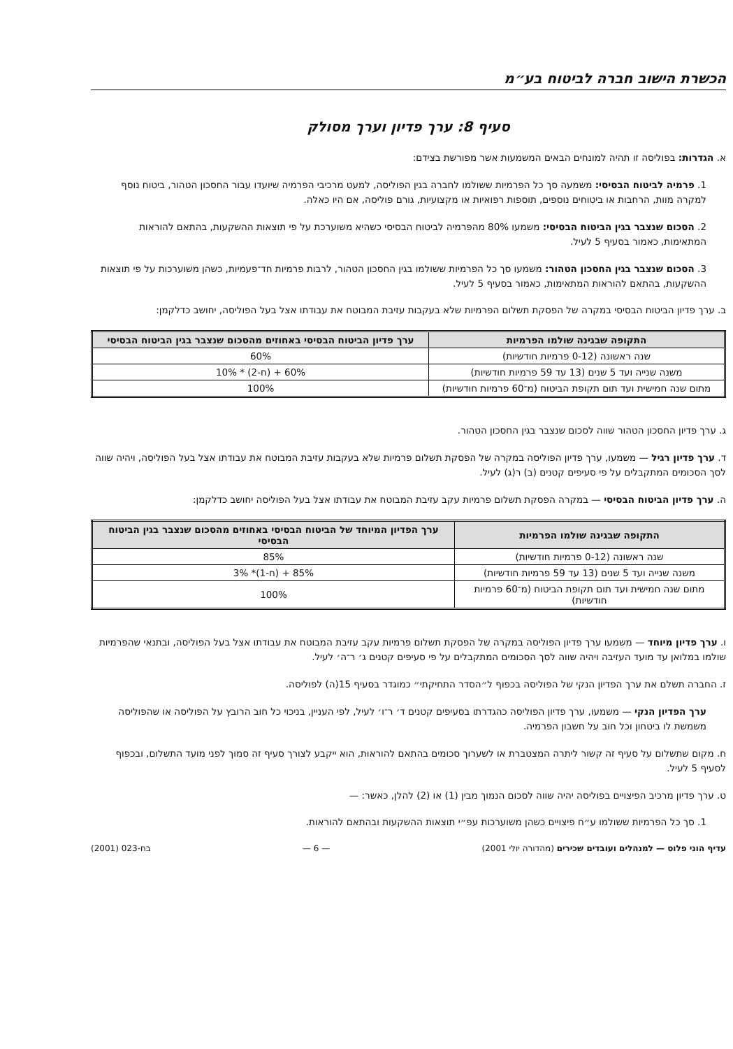הכשרת הישוב חברה לביטוח בע״מ
סעיף 8: ערך פדיון וערך מסולק
א. הגדרות: בפוליסה זו תהיה למונחים הבאים המשמעות אשר מפורשת בצידם:
1. פרמיה לביטוח הבסיסי: משמעה סך כל הפרמיות ששולמו לחברה בגין הפוליסה, למעט מרכיבי הפרמיה שיועדו עבור החסכון הטהור, ביטוח נוסף למקרה מוות, הרחבות או ביטוחים נוספים, תוספות רפואיות או מקצועיות, גורם פוליסה, אם היו כאלה.
2. הסכום שנצבר בגין הביטוח הבסיסי: משמעו 80% מהפרמיה לביטוח הבסיסי כשהיא משוערכת על פי תוצאות ההשקעות, בהתאם להוראות המתאימות, כאמור בסעיף 5 לעיל.
3. הסכום שנצבר בגין החסכון הטהור: משמעו סך כל הפרמיות ששולמו בגין החסכון הטהור, לרבות פרמיות חד־פעמיות, כשהן משוערכות על פי תוצאות ההשקעות, בהתאם להוראות המתאימות, כאמור בסעיף 5 לעיל.
ב. ערך פדיון הביטוח הבסיסי במקרה של הפסקת תשלום הפרמיות שלא בעקבות עזיבת המבוטח את עבודתו אצל בעל הפוליסה, יחושב כדלקמן:
| התקופה שבגינה שולמו הפרמיות | ערך פדיון הביטוח הבסיסי באחוזים מהסכום שנצבר בגין הביטוח הבסיסי |
| --- | --- |
| שנה ראשונה (0-12 פרמיות חודשיות) | 60% |
| משנה שנייה ועד 5 שנים (13 עד 59 פרמיות חודשיות) | 60% + (ח-2) * 10% |
| מתום שנה חמישית ועד תום תקופת הביטוח (מ־60 פרמיות חודשיות) | 100% |
ג. ערך פדיון החסכון הטהור שווה לסכום שנצבר בגין החסכון הטהור.
ד. ערך פדיון רגיל — משמעו, ערך פדיון הפוליסה במקרה של הפסקת תשלום פרמיות שלא בעקבות עזיבת המבוטח את עבודתו אצל בעל הפוליסה, ויהיה שווה לסך הסכומים המתקבלים על פי סעיפים קטנים (ב) ר(ג) לעיל.
ה. ערך פדיון הביטוח הבסיסי — במקרה הפסקת תשלום פרמיות עקב עזיבת המבוטח את עבודתו אצל בעל הפוליסה יחושב כדלקמן:
| התקופה שבגינה שולמו הפרמיות | ערך הפדיון המיוחד של הביטוח הבסיסי באחוזים מהסכום שנצבר בגין הביטוח הבסיסי |
| --- | --- |
| שנה ראשונה (0-12 פרמיות חודשיות) | 85% |
| משנה שנייה ועד 5 שנים (13 עד 59 פרמיות חודשיות) | 85% + (ח-1)* 3% |
| מתום שנה חמישית ועד תום תקופת הביטוח (מ־60 פרמיות חודשיות) | 100% |
ו. ערך פדיון מיוחד — משמעו ערך פדיון הפוליסה במקרה של הפסקת תשלום פרמיות עקב עזיבת המבוטח את עבודתו אצל בעל הפוליסה, ובתנאי שהפרמיות שולמו במלואן עד מועד העזיבה ויהיה שווה לסך הסכומים המתקבלים על פי סעיפים קטנים ג׳ ר־ה׳ לעיל.
ז. החברה תשלם את ערך הפדיון הנקי של הפוליסה בכפוף ל״הסדר התחיקתי״ כמוגדר בסעיף 15(ה) לפוליסה.
ערך הפדיון הנקי — משמעו, ערך פדיון הפוליסה כהגדרתו בסעיפים קטנים ד׳ ר־ו׳ לעיל, לפי העניין, בניכוי כל חוב הרובץ על הפוליסה או שהפוליסה משמשת לו ביטחון וכל חוב על חשבון הפרמיה.
ח. מקום שתשלום על סעיף זה קשור ליתרה המצטברת או לשערוך סכומים בהתאם להוראות, הוא ייקבע לצורך סעיף זה סמוך לפני מועד התשלום, ובכפוף לסעיף 5 לעיל.
ט. ערך פדיון מרכיב הפיצויים בפוליסה יהיה שווה לסכום הנמוך מבין (1) או (2) להלן, כאשר: —
1. סך כל הפרמיות ששולמו ע״ח פיצויים כשהן משוערכות עפ״י תוצאות ההשקעות ובהתאם להוראות.
עדיף הוני פלוס — למנהלים ועובדים שכירים (מהדורה יולי 2001) — 6 — בח-023 (2001)